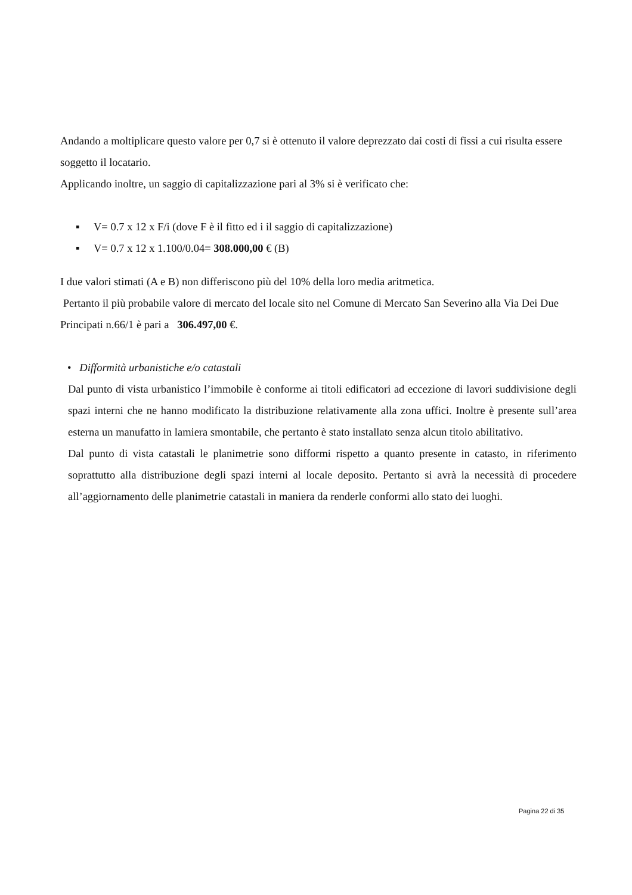Andando a moltiplicare questo valore per 0,7 si è ottenuto il valore deprezzato dai costi di fissi a cui risulta essere soggetto il locatario.
Applicando inoltre, un saggio di capitalizzazione pari al 3% si è verificato che:
▪ V= 0.7 x 12 x F/i (dove F è il fitto ed i il saggio di capitalizzazione)
▪ V= 0.7 x 12 x 1.100/0.04= 308.000,00 € (B)
I due valori stimati (A e B) non differiscono più del 10% della loro media aritmetica.
Pertanto il più probabile valore di mercato del locale sito nel Comune di Mercato San Severino alla Via Dei Due Principati n.66/1 è pari a 306.497,00 €.
• Difformità urbanistiche e/o catastali
Dal punto di vista urbanistico l’immobile è conforme ai titoli edificatori ad eccezione di lavori suddivisione degli spazi interni che ne hanno modificato la distribuzione relativamente alla zona uffici. Inoltre è presente sull’area esterna un manufatto in lamiera smontabile, che pertanto è stato installato senza alcun titolo abilitativo.
Dal punto di vista catastali le planimetrie sono difformi rispetto a quanto presente in catasto, in riferimento soprattutto alla distribuzione degli spazi interni al locale deposito. Pertanto si avrà la necessità di procedere all’aggiornamento delle planimetrie catastali in maniera da renderle conformi allo stato dei luoghi.
Pagina 22 di 35